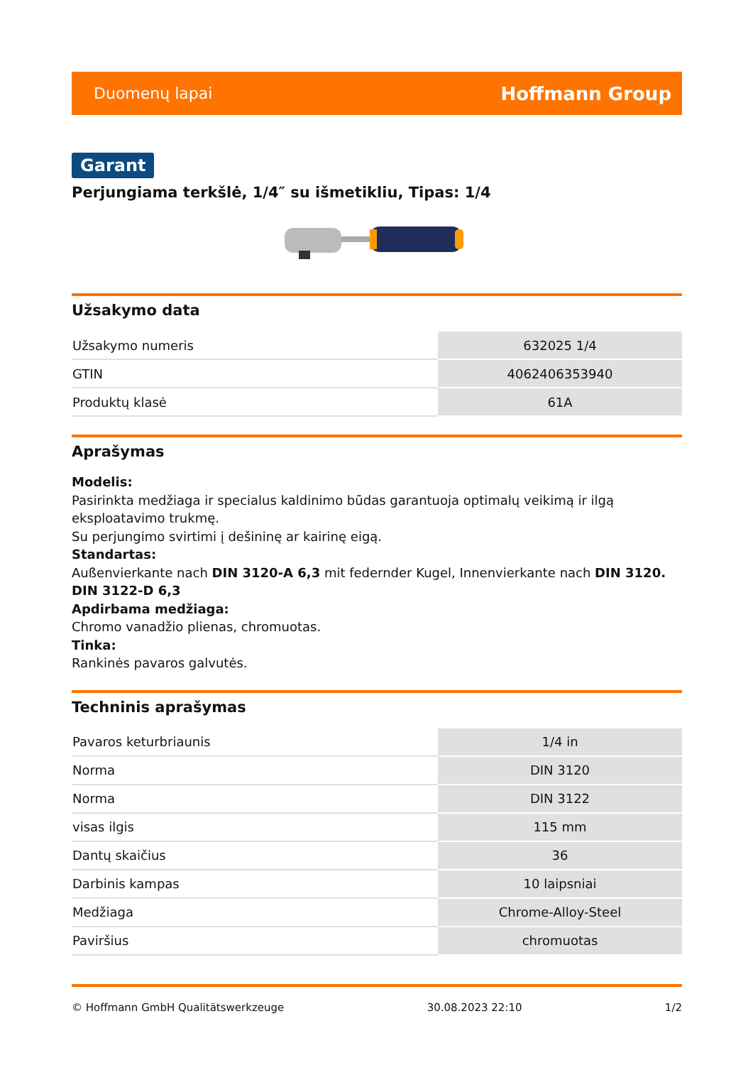Duomenų lapai Hoffmann Group
Garant
Perjungiama terkšlė, 1/4″ su išmetikliu, Tipas: 1/4
Užsakymo data
| Užsakymo numeris | 632025 1/4 |
| GTIN | 4062406353940 |
| Produktų klasė | 61A |
Aprašymas
Modelis:
Pasirinkta medžiaga ir specialus kaldinimo būdas garantuoja optimalų veikimą ir ilgą eksploatavimo trukmę.
Su perjungimo svirtimi į dešininę ar kairinę eigą.
Standartas:
Außenvierkante nach DIN 3120-A 6,3 mit federnder Kugel, Innenvierkante nach DIN 3120. DIN 3122-D 6,3
Apdirbama medžiaga:
Chromo vanadžio plienas, chromuotas.
Tinka:
Rankinės pavaros galvutės.
Techninis aprašymas
| Pavaros keturbriaunis | 1/4 in |
| Norma | DIN 3120 |
| Norma | DIN 3122 |
| visas ilgis | 115 mm |
| Dantų skaičius | 36 |
| Darbinis kampas | 10 laipsniai |
| Medžiaga | Chrome-Alloy-Steel |
| Paviršius | chromuotas |
© Hoffmann GmbH Qualitätswerkzeuge 30.08.2023 22:10 1/2